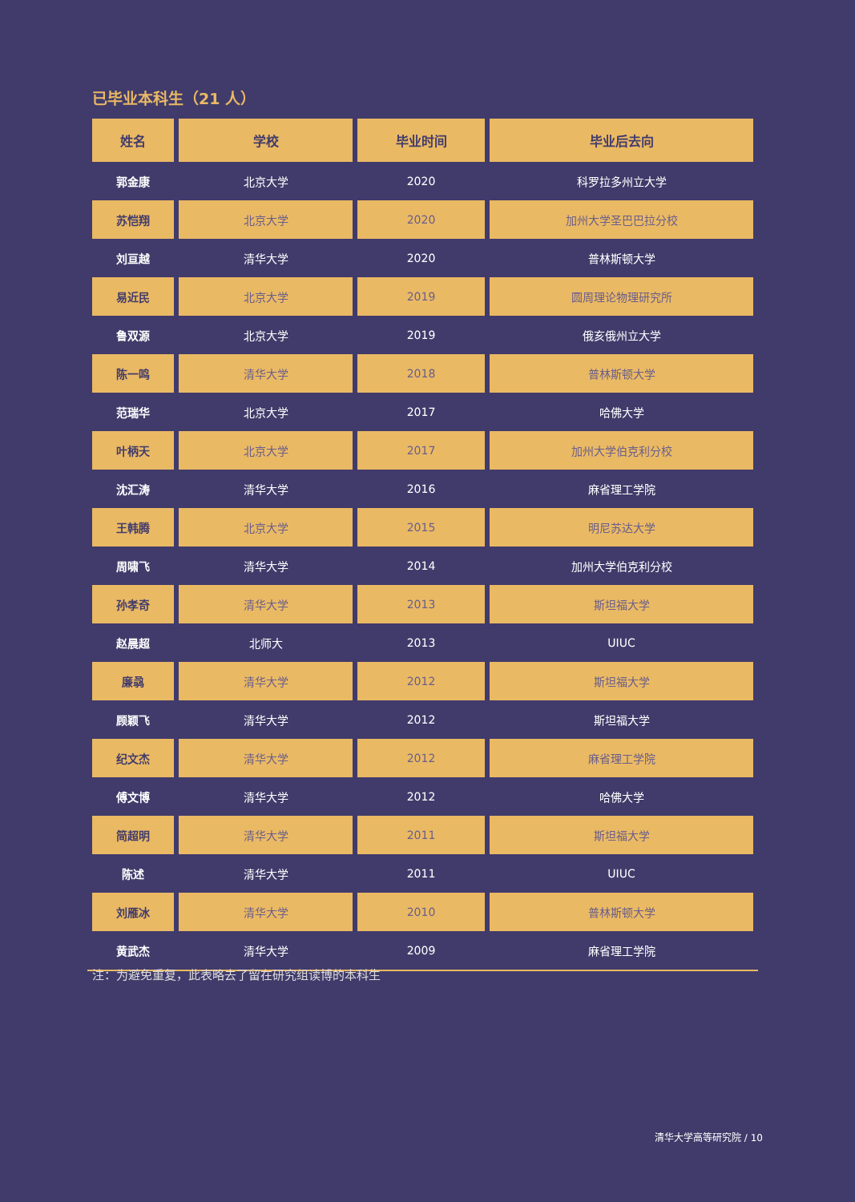已毕业本科生（21 人）
| 姓名 | 学校 | 毕业时间 | 毕业后去向 |
| --- | --- | --- | --- |
| 郭金康 | 北京大学 | 2020 | 科罗拉多州立大学 |
| 苏恺翔 | 北京大学 | 2020 | 加州大学圣巴巴拉分校 |
| 刘亘越 | 清华大学 | 2020 | 普林斯顿大学 |
| 易近民 | 北京大学 | 2019 | 圆周理论物理研究所 |
| 鲁双源 | 北京大学 | 2019 | 俄亥俄州立大学 |
| 陈一鸣 | 清华大学 | 2018 | 普林斯顿大学 |
| 范瑞华 | 北京大学 | 2017 | 哈佛大学 |
| 叶柄天 | 北京大学 | 2017 | 加州大学伯克利分校 |
| 沈汇涛 | 清华大学 | 2016 | 麻省理工学院 |
| 王韩腾 | 北京大学 | 2015 | 明尼苏达大学 |
| 周啸飞 | 清华大学 | 2014 | 加州大学伯克利分校 |
| 孙孝奇 | 清华大学 | 2013 | 斯坦福大学 |
| 赵晨超 | 北师大 | 2013 | UIUC |
| 廉骉 | 清华大学 | 2012 | 斯坦福大学 |
| 顾颖飞 | 清华大学 | 2012 | 斯坦福大学 |
| 纪文杰 | 清华大学 | 2012 | 麻省理工学院 |
| 傅文博 | 清华大学 | 2012 | 哈佛大学 |
| 简超明 | 清华大学 | 2011 | 斯坦福大学 |
| 陈述 | 清华大学 | 2011 | UIUC |
| 刘雁冰 | 清华大学 | 2010 | 普林斯顿大学 |
| 黄武杰 | 清华大学 | 2009 | 麻省理工学院 |
注：为避免重复，此表略去了留在研究组读博的本科生
清华大学高等研究院 / 10